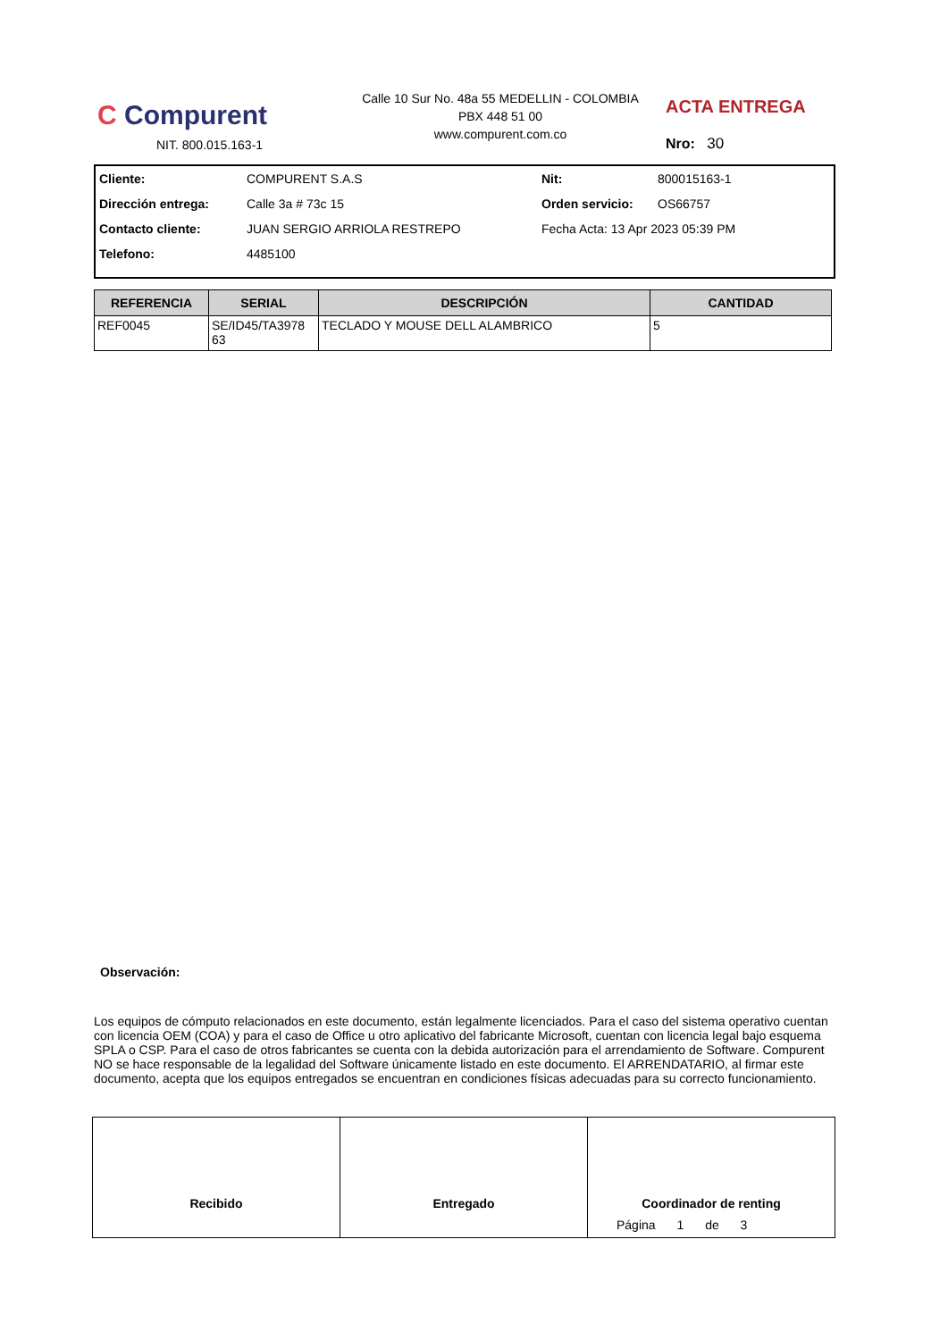C Compurent
NIT. 800.015.163-1
Calle 10 Sur No. 48a 55 MEDELLIN - COLOMBIA
PBX 448 51 00
www.compurent.com.co
ACTA ENTREGA
Nro: 30
Cliente: COMPURENT S.A.S Nit: 800015163-1
Dirección entrega: Calle 3a # 73c 15 Orden servicio: OS66757
Contacto cliente: JUAN SERGIO ARRIOLA RESTREPO Fecha Acta: 13 Apr 2023 05:39 PM
Telefono: 4485100
| REFERENCIA | SERIAL | DESCRIPCIÓN | CANTIDAD |
| --- | --- | --- | --- |
| REF0045 | SE/ID45/TA3978 63 | TECLADO Y MOUSE DELL ALAMBRICO | 5 |
Observación:
Los equipos de cómputo relacionados en este documento, están legalmente licenciados. Para el caso del sistema operativo cuentan con licencia OEM (COA) y para el caso de Office u otro aplicativo del fabricante Microsoft, cuentan con licencia legal bajo esquema SPLA o CSP. Para el caso de otros fabricantes se cuenta con la debida autorización para el arrendamiento de Software. Compurent NO se hace responsable de la legalidad del Software únicamente listado en este documento. El ARRENDATARIO, al firmar este documento, acepta que los equipos entregados se encuentran en condiciones físicas adecuadas para su correcto funcionamiento.
Recibido Entregado Coordinador de renting
Página 1 de 3